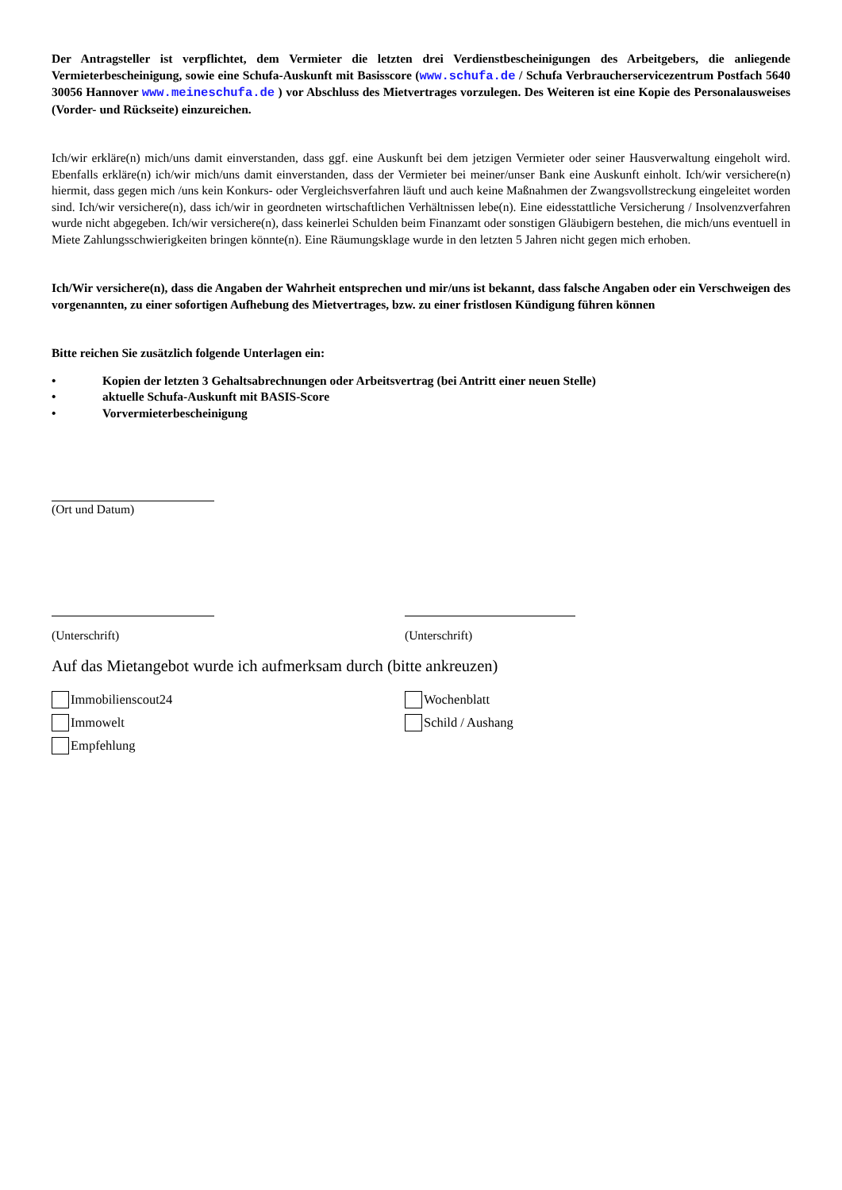Der Antragsteller ist verpflichtet, dem Vermieter die letzten drei Verdienstbescheinigungen des Arbeitgebers, die anliegende Vermieterbescheinigung, sowie eine Schufa-Auskunft mit Basisscore (www.schufa.de / Schufa Verbraucherservicezentrum Postfach 5640 30056 Hannover www.meineschufa.de ) vor Abschluss des Mietvertrages vorzulegen. Des Weiteren ist eine Kopie des Personalausweises (Vorder- und Rückseite) einzureichen.
Ich/wir erkläre(n) mich/uns damit einverstanden, dass ggf. eine Auskunft bei dem jetzigen Vermieter oder seiner Hausverwaltung eingeholt wird. Ebenfalls erkläre(n) ich/wir mich/uns damit einverstanden, dass der Vermieter bei meiner/unser Bank eine Auskunft einholt. Ich/wir versichere(n) hiermit, dass gegen mich /uns kein Konkurs- oder Vergleichsverfahren läuft und auch keine Maßnahmen der Zwangsvollstreckung eingeleitet worden sind. Ich/wir versichere(n), dass ich/wir in geordneten wirtschaftlichen Verhältnissen lebe(n). Eine eidesstattliche Versicherung / Insolvenzverfahren wurde nicht abgegeben. Ich/wir versichere(n), dass keinerlei Schulden beim Finanzamt oder sonstigen Gläubigern bestehen, die mich/uns eventuell in Miete Zahlungsschwierigkeiten bringen könnte(n). Eine Räumungsklage wurde in den letzten 5 Jahren nicht gegen mich erhoben.
Ich/Wir versichere(n), dass die Angaben der Wahrheit entsprechen und mir/uns ist bekannt, dass falsche Angaben oder ein Verschweigen des vorgenannten, zu einer sofortigen Aufhebung des Mietvertrages, bzw. zu einer fristlosen Kündigung führen können
Bitte reichen Sie zusätzlich folgende Unterlagen ein:
• Kopien der letzten 3 Gehaltsabrechnungen oder Arbeitsvertrag (bei Antritt einer neuen Stelle)
• aktuelle Schufa-Auskunft mit BASIS-Score
• Vorvermieterbescheinigung
(Ort und Datum)
(Unterschrift) (Unterschrift)
Auf das Mietangebot wurde ich aufmerksam durch (bitte ankreuzen)
Immobilienscout24
Immowelt
Empfehlung
Wochenblatt
Schild / Aushang